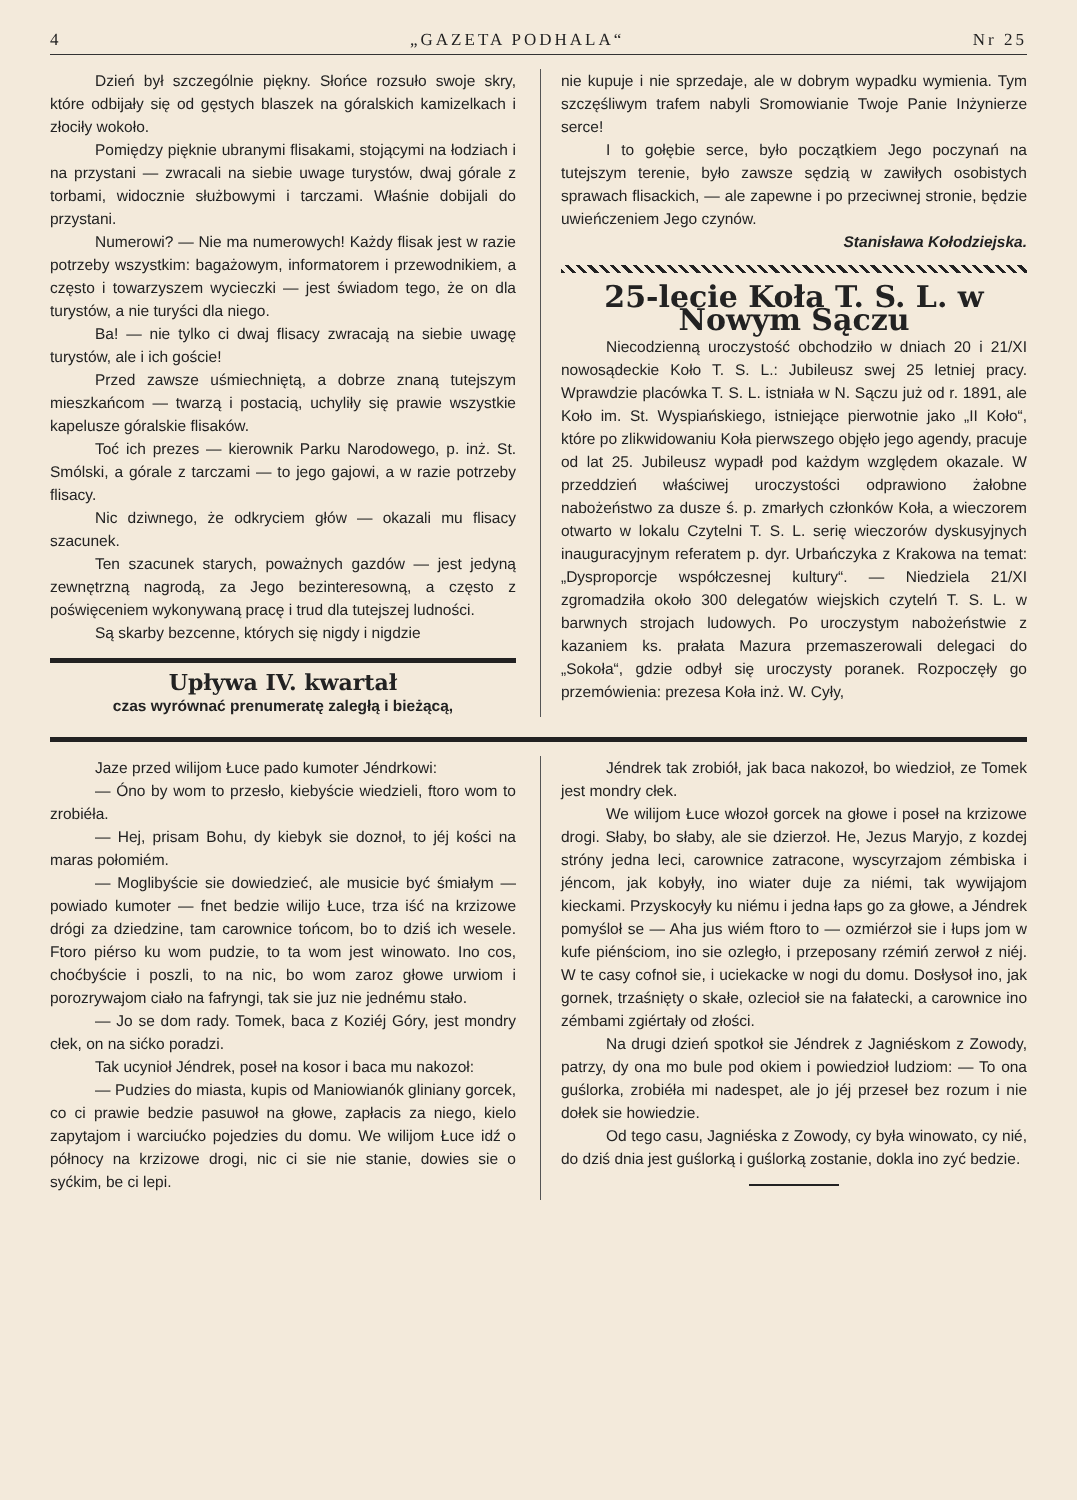4 „GAZETA PODHALA“Nr 25
Dzień był szczególnie piękny. Słońce rozsuło swoje skry, które odbijały się od gęstych blaszek na góralskich kamizelkach i złociły wokoło.
Pomiędzy pięknie ubranymi flisakami, stojącymi na łodziach i na przystani — zwracali na siebie uwage turystów, dwaj górale z torbami, widocznie służbowymi i tarczami. Właśnie dobijali do przystani.
Numerowi? — Nie ma numerowych! Każdy flisak jest w razie potrzeby wszystkim: bagażowym, informatorem i przewodnikiem, a często i towarzyszem wycieczki — jest świadom tego, że on dla turystów, a nie turyści dla niego.
Ba! — nie tylko ci dwaj flisacy zwracają na siebie uwagę turystów, ale i ich goście!
Przed zawsze uśmiechniętą, a dobrze znaną tutejszym mieszkańcom — twarzą i postacią, uchyliły się prawie wszystkie kapelusze góralskie flisaków.
Toć ich prezes — kierownik Parku Narodowego, p. inż. St. Smólski, a górale z tarczami — to jego gajowi, a w razie potrzeby flisacy.
Nic dziwnego, że odkryciem głów — okazali mu flisacy szacunek.
Ten szacunek starych, poważnych gazdów — jest jedyną zewnętrzną nagrodą, za Jego bezinteresowną, a często z poświęceniem wykonywaną pracę i trud dla tutejszej ludności.
Są skarby bezcenne, których się nigdy i nigdzie
Upływa IV. kwartał
czas wyrównać prenumeratę zaległą i bieżącą,
nie kupuje i nie sprzedaje, ale w dobrym wypadku wymienia. Tym szczęśliwym trafem nabyli Sromowianie Twoje Panie Inżynierze serce!
I to gołębie serce, było początkiem Jego poczynań na tutejszym terenie, było zawsze sędzią w zawiłych osobistych sprawach flisackich, — ale zapewne i po przeciwnej stronie, będzie uwieńczeniem Jego czynów.
Stanisława Kołodziejska.
25-lecie Koła T. S. L. w Nowym Sączu
Niecodzienną uroczystość obchodziło w dniach 20 i 21/XI nowosądeckie Koło T. S. L.: Jubileusz swej 25 letniej pracy. Wprawdzie placówka T. S. L. istniała w N. Sączu już od r. 1891, ale Koło im. St. Wyspiańskiego, istniejące pierwotnie jako „II Koło“, które po zlikwidowaniu Koła pierwszego objęło jego agendy, pracuje od lat 25. Jubileusz wypadł pod każdym względem okazale. W przeddzień właściwej uroczystości odprawiono żałobne nabożeństwo za dusze ś. p. zmarłych członków Koła, a wieczorem otwarto w lokalu Czytelni T. S. L. serię wieczorów dyskusyjnych inauguracyjnym referatem p. dyr. Urbańczyka z Krakowa na temat: „Dysproporcje współczesnej kultury“. — Niedziela 21/XI zgromadziła około 300 delegatów wiejskich czytelń T. S. L. w barwnych strojach ludowych. Po uroczystym nabożeństwie z kazaniem ks. prałata Mazura przemaszerowali delegaci do „Sokoła“, gdzie odbył się uroczysty poranek. Rozpoczęły go przemówienia: prezesa Koła inż. W. Cyły,
Jaze przed wilijom Łuce pado kumoter Jéndrkowi:
— Óno by wom to przesło, kiebyście wiedzieli, ftoro wom to zrobiéła.
— Hej, prisam Bohu, dy kiebyk sie doznoł, to jéj kości na maras połomiém.
— Moglibyście sie dowiedzieć, ale musicie być śmiałym — powiado kumoter — fnet bedzie wilijo Łuce, trza iść na krzizowe drógi za dziedzine, tam carownice tońcom, bo to dziś ich wesele. Ftoro piérso ku wom pudzie, to ta wom jest winowato. Ino cos, choćbyście i poszli, to na nic, bo wom zaroz głowe urwiom i porozrywajom ciało na fafryngi, tak sie juz nie jednému stało.
— Jo se dom rady. Tomek, baca z Koziéj Góry, jest mondry cłek, on na sićko poradzi.
Tak ucynioł Jéndrek, poseł na kosor i baca mu nakozoł:
— Pudzies do miasta, kupis od Maniowianók gliniany gorcek, co ci prawie bedzie pasuwoł na głowe, zapłacis za niego, kielo zapytajom i warciućko pojedzies du domu. We wilijom Łuce idź o północy na krzizowe drogi, nic ci sie nie stanie, dowies sie o syćkim, be ci lepi.
Jéndrek tak zrobiół, jak baca nakozoł, bo wiedzioł, ze Tomek jest mondry cłek.
We wilijom Łuce włozoł gorcek na głowe i poseł na krzizowe drogi. Słaby, bo słaby, ale sie dzierzoł. He, Jezus Maryjo, z kozdej stróny jedna leci, carownice zatracone, wyscyrzajom zémbiska i jéncom, jak kobyły, ino wiater duje za niémi, tak wywijajom kieckami. Przyskocyły ku niému i jedna łaps go za głowe, a Jéndrek pomyśloł se — Aha jus wiém ftoro to — ozmiérzoł sie i łups jom w kufe piénściom, ino sie ozległo, i przeposany rzémiń zerwoł z niéj. W te casy cofnoł sie, i uciekacke w nogi du domu. Dosłysoł ino, jak gornek, trzaśnięty o skałe, ozlecioł sie na fałatecki, a carownice ino zémbami zgiértały od złości.
Na drugi dzień spotkoł sie Jéndrek z Jagniéskom z Zowody, patrzy, dy ona mo bule pod okiem i powiedzioł ludziom: — To ona guślorka, zrobiéła mi nadespet, ale jo jéj przeseł bez rozum i nie dołek sie howiedzie.
Od tego casu, Jagniéska z Zowody, cy była winowato, cy nié, do dziś dnia jest guślorką i guślorką zostanie, dokla ino zyć bedzie.